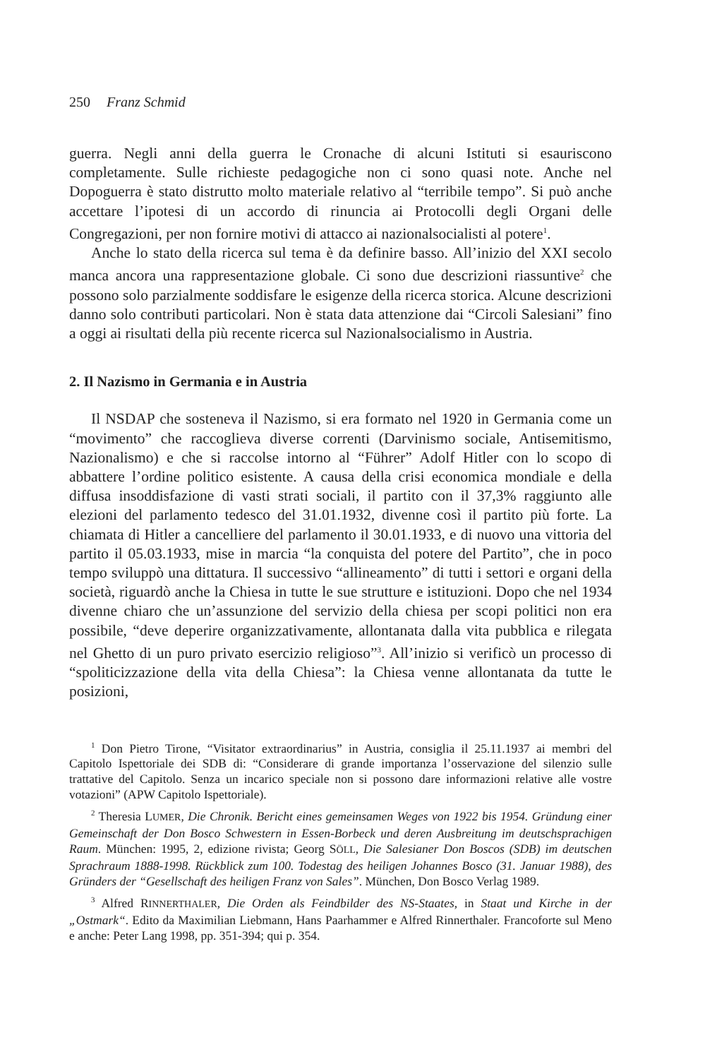250 Franz Schmid
guerra. Negli anni della guerra le Cronache di alcuni Istituti si esauriscono completamente. Sulle richieste pedagogiche non ci sono quasi note. Anche nel Dopoguerra è stato distrutto molto materiale relativo al “terribile tempo”. Si può anche accettare l’ipotesi di un accordo di rinuncia ai Protocolli degli Organi delle Congregazioni, per non fornire motivi di attacco ai nazionalsocialisti al potere<sup>1</sup>.
Anche lo stato della ricerca sul tema è da definire basso. All’inizio del XXI secolo manca ancora una rappresentazione globale. Ci sono due descrizioni riassuntive<sup>2</sup> che possono solo parzialmente soddisfare le esigenze della ricerca storica. Alcune descrizioni danno solo contributi particolari. Non è stata data attenzione dai “Circoli Salesiani” fino a oggi ai risultati della più recente ricerca sul Nazionalsocialismo in Austria.
2. Il Nazismo in Germania e in Austria
Il NSDAP che sosteneva il Nazismo, si era formato nel 1920 in Germania come un “movimento” che raccoglieva diverse correnti (Darvinismo sociale, Antisemitismo, Nazionalismo) e che si raccolse intorno al “Führer” Adolf Hitler con lo scopo di abbattere l’ordine politico esistente. A causa della crisi economica mondiale e della diffusa insoddisfazione di vasti strati sociali, il partito con il 37,3% raggiunto alle elezioni del parlamento tedesco del 31.01.1932, divenne così il partito più forte. La chiamata di Hitler a cancelliere del parlamento il 30.01.1933, e di nuovo una vittoria del partito il 05.03.1933, mise in marcia “la conquista del potere del Partito”, che in poco tempo sviluppò una dittatura. Il successivo “allineamento” di tutti i settori e organi della società, riguardò anche la Chiesa in tutte le sue strutture e istituzioni. Dopo che nel 1934 divenne chiaro che un’assunzione del servizio della chiesa per scopi politici non era possibile, “deve deperire organizzativamente, allontanata dalla vita pubblica e rilegata nel Ghetto di un puro privato esercizio religioso”<sup>3</sup>. All’inizio si verificò un processo di “spoliticizzazione della vita della Chiesa”: la Chiesa venne allontanata da tutte le posizioni,
<sup>1</sup> Don Pietro Tirone, “Visitator extraordinarius” in Austria, consiglia il 25.11.1937 ai membri del Capitolo Ispettoriale dei SDB di: “Considerare di grande importanza l’osservazione del silenzio sulle trattative del Capitolo. Senza un incarico speciale non si possono dare informazioni relative alle vostre votazioni” (APW Capitolo Ispettoriale).
<sup>2</sup> Theresia LUMER, Die Chronik. Bericht eines gemeinsamen Weges von 1922 bis 1954. Gründung einer Gemeinschaft der Don Bosco Schwestern in Essen-Borbeck und deren Ausbreitung im deutschsprachigen Raum. München: 1995, 2, edizione rivista; Georg SÖLL, Die Salesianer Don Boscos (SDB) im deutschen Sprachraum 1888-1998. Rückblick zum 100. Todestag des heiligen Johannes Bosco (31. Januar 1988), des Gründers der “Gesellschaft des heiligen Franz von Sales”. München, Don Bosco Verlag 1989.
<sup>3</sup> Alfred RINNERTHALER, Die Orden als Feindbilder des NS-Staates, in Staat und Kirche in der „Ostmark“. Edito da Maximilian Liebmann, Hans Paarhammer e Alfred Rinnerthaler. Francoforte sul Meno e anche: Peter Lang 1998, pp. 351-394; qui p. 354.